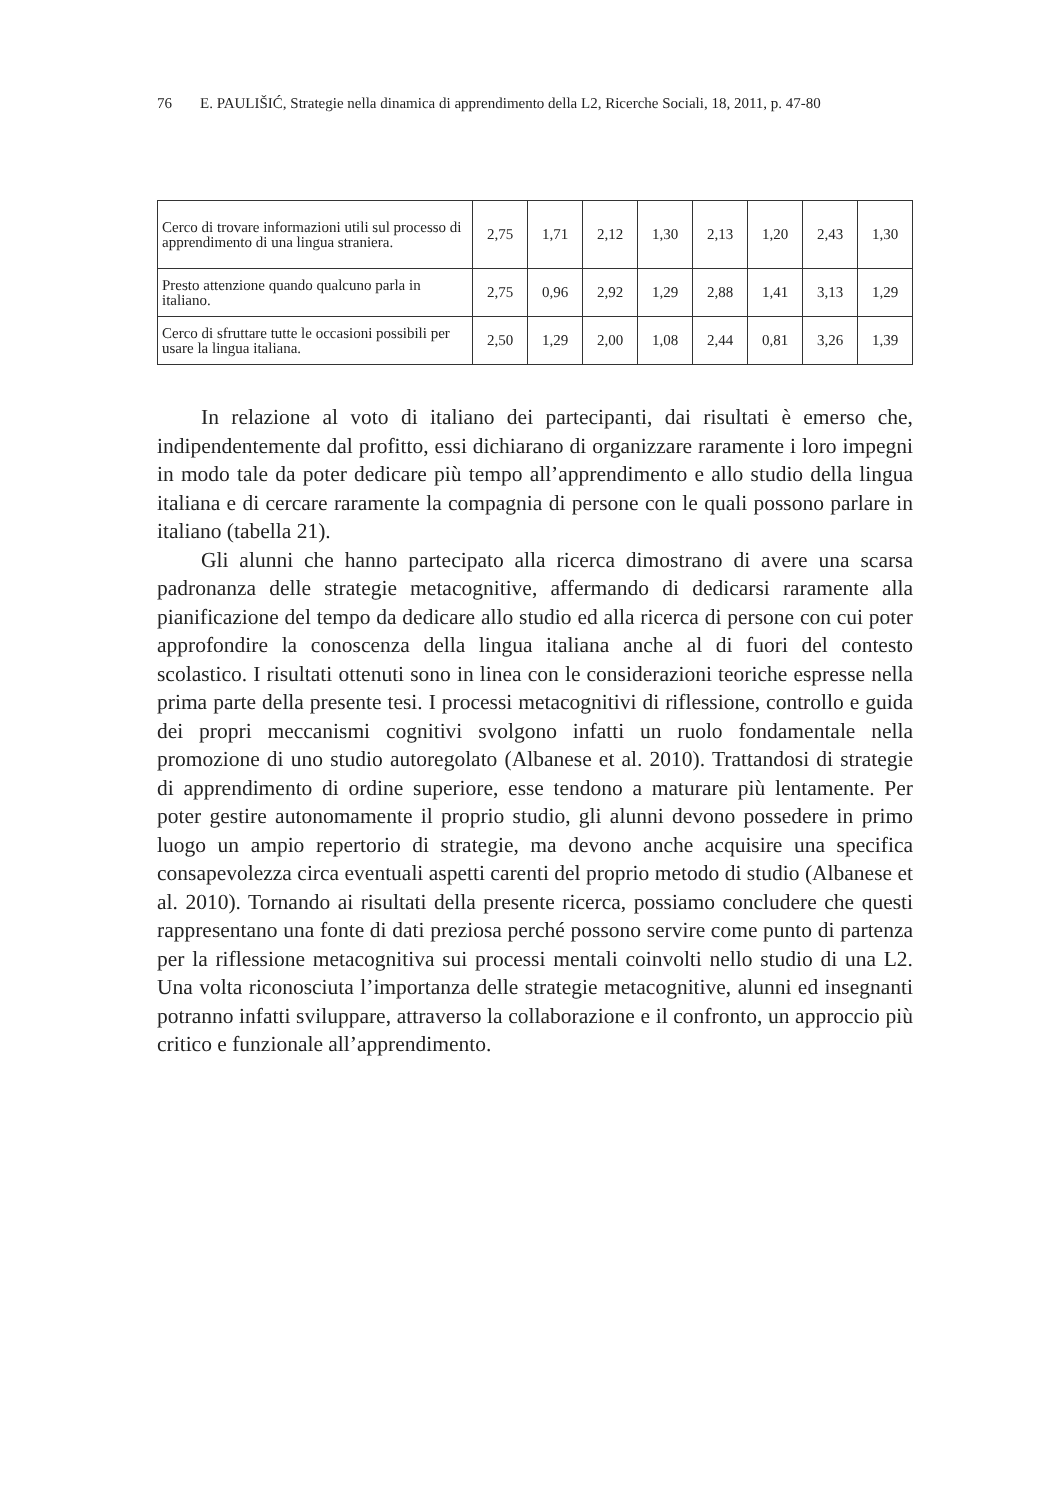76 E. PAULIŠIĆ, Strategie nella dinamica di apprendimento della L2, Ricerche Sociali, 18, 2011, p. 47-80
| Cerco di trovare informazioni utili sul processo di apprendimento di una lingua straniera. | 2,75 | 1,71 | 2,12 | 1,30 | 2,13 | 1,20 | 2,43 | 1,30 |
| Presto attenzione quando qualcuno parla in italiano. | 2,75 | 0,96 | 2,92 | 1,29 | 2,88 | 1,41 | 3,13 | 1,29 |
| Cerco di sfruttare tutte le occasioni possibili per usare la lingua italiana. | 2,50 | 1,29 | 2,00 | 1,08 | 2,44 | 0,81 | 3,26 | 1,39 |
In relazione al voto di italiano dei partecipanti, dai risultati è emerso che, indipendentemente dal profitto, essi dichiarano di organizzare raramente i loro impegni in modo tale da poter dedicare più tempo all’apprendimento e allo studio della lingua italiana e di cercare raramente la compagnia di persone con le quali possono parlare in italiano (tabella 21).
Gli alunni che hanno partecipato alla ricerca dimostrano di avere una scarsa padronanza delle strategie metacognitive, affermando di dedicarsi raramente alla pianificazione del tempo da dedicare allo studio ed alla ricerca di persone con cui poter approfondire la conoscenza della lingua italiana anche al di fuori del contesto scolastico. I risultati ottenuti sono in linea con le considerazioni teoriche espresse nella prima parte della presente tesi. I processi metacognitivi di riflessione, controllo e guida dei propri meccanismi cognitivi svolgono infatti un ruolo fondamentale nella promozione di uno studio autoregolato (Albanese et al. 2010). Trattandosi di strategie di apprendimento di ordine superiore, esse tendono a maturare più lentamente. Per poter gestire autonomamente il proprio studio, gli alunni devono possedere in primo luogo un ampio repertorio di strategie, ma devono anche acquisire una specifica consapevolezza circa eventuali aspetti carenti del proprio metodo di studio (Albanese et al. 2010). Tornando ai risultati della presente ricerca, possiamo concludere che questi rappresentano una fonte di dati preziosa perché possono servire come punto di partenza per la riflessione metacognitiva sui processi mentali coinvolti nello studio di una L2. Una volta riconosciuta l’importanza delle strategie metacognitive, alunni ed insegnanti potranno infatti sviluppare, attraverso la collaborazione e il confronto, un approccio più critico e funzionale all’apprendimento.